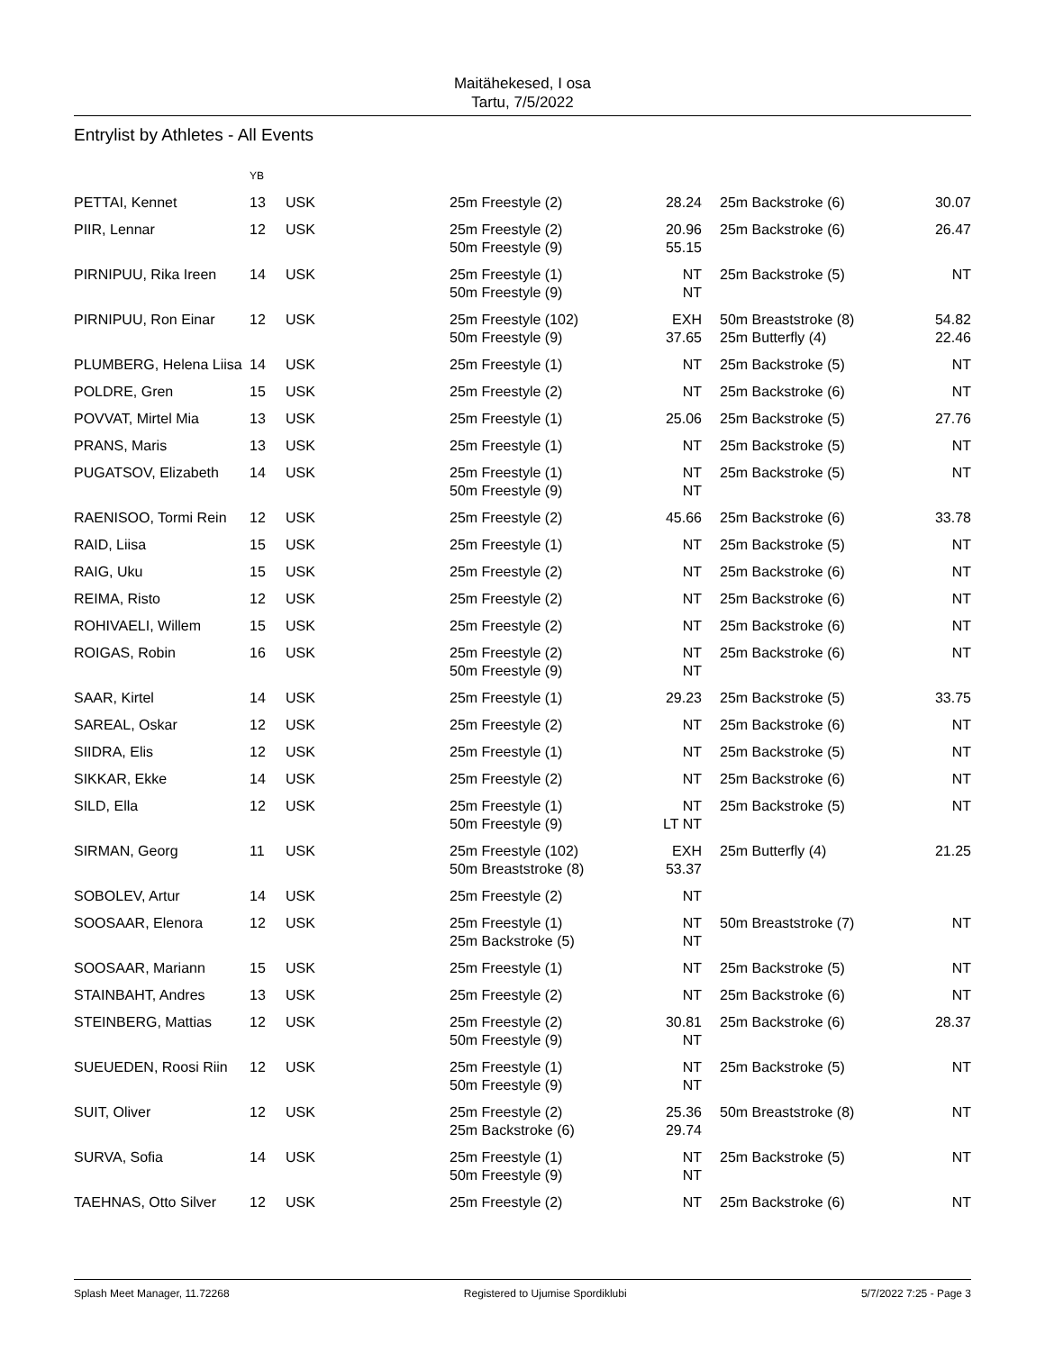Maitähekesed, I osa
Tartu, 7/5/2022
Entrylist by Athletes - All Events
| | YB | | | | | |
| PETTAI, Kennet | 13 | USK | 25m Freestyle (2) | 28.24 | 25m Backstroke (6) | 30.07 |
| PIIR, Lennar | 12 | USK | 25m Freestyle (2) 50m Freestyle (9) | 20.96 55.15 | 25m Backstroke (6) | 26.47 |
| PIRNIPUU, Rika Ireen | 14 | USK | 25m Freestyle (1) 50m Freestyle (9) | NT NT | 25m Backstroke (5) | NT |
| PIRNIPUU, Ron Einar | 12 | USK | 25m Freestyle (102) 50m Freestyle (9) | EXH 37.65 | 50m Breaststroke (8) 25m Butterfly (4) | 54.82 22.46 |
| PLUMBERG, Helena Liisa | 14 | USK | 25m Freestyle (1) | NT | 25m Backstroke (5) | NT |
| POLDRE, Gren | 15 | USK | 25m Freestyle (2) | NT | 25m Backstroke (6) | NT |
| POVVAT, Mirtel Mia | 13 | USK | 25m Freestyle (1) | 25.06 | 25m Backstroke (5) | 27.76 |
| PRANS, Maris | 13 | USK | 25m Freestyle (1) | NT | 25m Backstroke (5) | NT |
| PUGATSOV, Elizabeth | 14 | USK | 25m Freestyle (1) 50m Freestyle (9) | NT NT | 25m Backstroke (5) | NT |
| RAENISOO, Tormi Rein | 12 | USK | 25m Freestyle (2) | 45.66 | 25m Backstroke (6) | 33.78 |
| RAID, Liisa | 15 | USK | 25m Freestyle (1) | NT | 25m Backstroke (5) | NT |
| RAIG, Uku | 15 | USK | 25m Freestyle (2) | NT | 25m Backstroke (6) | NT |
| REIMA, Risto | 12 | USK | 25m Freestyle (2) | NT | 25m Backstroke (6) | NT |
| ROHIVAELI, Willem | 15 | USK | 25m Freestyle (2) | NT | 25m Backstroke (6) | NT |
| ROIGAS, Robin | 16 | USK | 25m Freestyle (2) 50m Freestyle (9) | NT NT | 25m Backstroke (6) | NT |
| SAAR, Kirtel | 14 | USK | 25m Freestyle (1) | 29.23 | 25m Backstroke (5) | 33.75 |
| SAREAL, Oskar | 12 | USK | 25m Freestyle (2) | NT | 25m Backstroke (6) | NT |
| SIIDRA, Elis | 12 | USK | 25m Freestyle (1) | NT | 25m Backstroke (5) | NT |
| SIKKAR, Ekke | 14 | USK | 25m Freestyle (2) | NT | 25m Backstroke (6) | NT |
| SILD, Ella | 12 | USK | 25m Freestyle (1) 50m Freestyle (9) | NT LT NT | 25m Backstroke (5) | NT |
| SIRMAN, Georg | 11 | USK | 25m Freestyle (102) 50m Breaststroke (8) | EXH 53.37 | 25m Butterfly (4) | 21.25 |
| SOBOLEV, Artur | 14 | USK | 25m Freestyle (2) | NT | | |
| SOOSAAR, Elenora | 12 | USK | 25m Freestyle (1) 25m Backstroke (5) | NT NT | 50m Breaststroke (7) | NT |
| SOOSAAR, Mariann | 15 | USK | 25m Freestyle (1) | NT | 25m Backstroke (5) | NT |
| STAINBAHT, Andres | 13 | USK | 25m Freestyle (2) | NT | 25m Backstroke (6) | NT |
| STEINBERG, Mattias | 12 | USK | 25m Freestyle (2) 50m Freestyle (9) | 30.81 NT | 25m Backstroke (6) | 28.37 |
| SUEUEDEN, Roosi Riin | 12 | USK | 25m Freestyle (1) 50m Freestyle (9) | NT NT | 25m Backstroke (5) | NT |
| SUIT, Oliver | 12 | USK | 25m Freestyle (2) 25m Backstroke (6) | 25.36 29.74 | 50m Breaststroke (8) | NT |
| SURVA, Sofia | 14 | USK | 25m Freestyle (1) 50m Freestyle (9) | NT NT | 25m Backstroke (5) | NT |
| TAEHNAS, Otto Silver | 12 | USK | 25m Freestyle (2) | NT | 25m Backstroke (6) | NT |
Splash Meet Manager, 11.72268 Registered to Ujumise Spordiklubi 5/7/2022 7:25 - Page 3